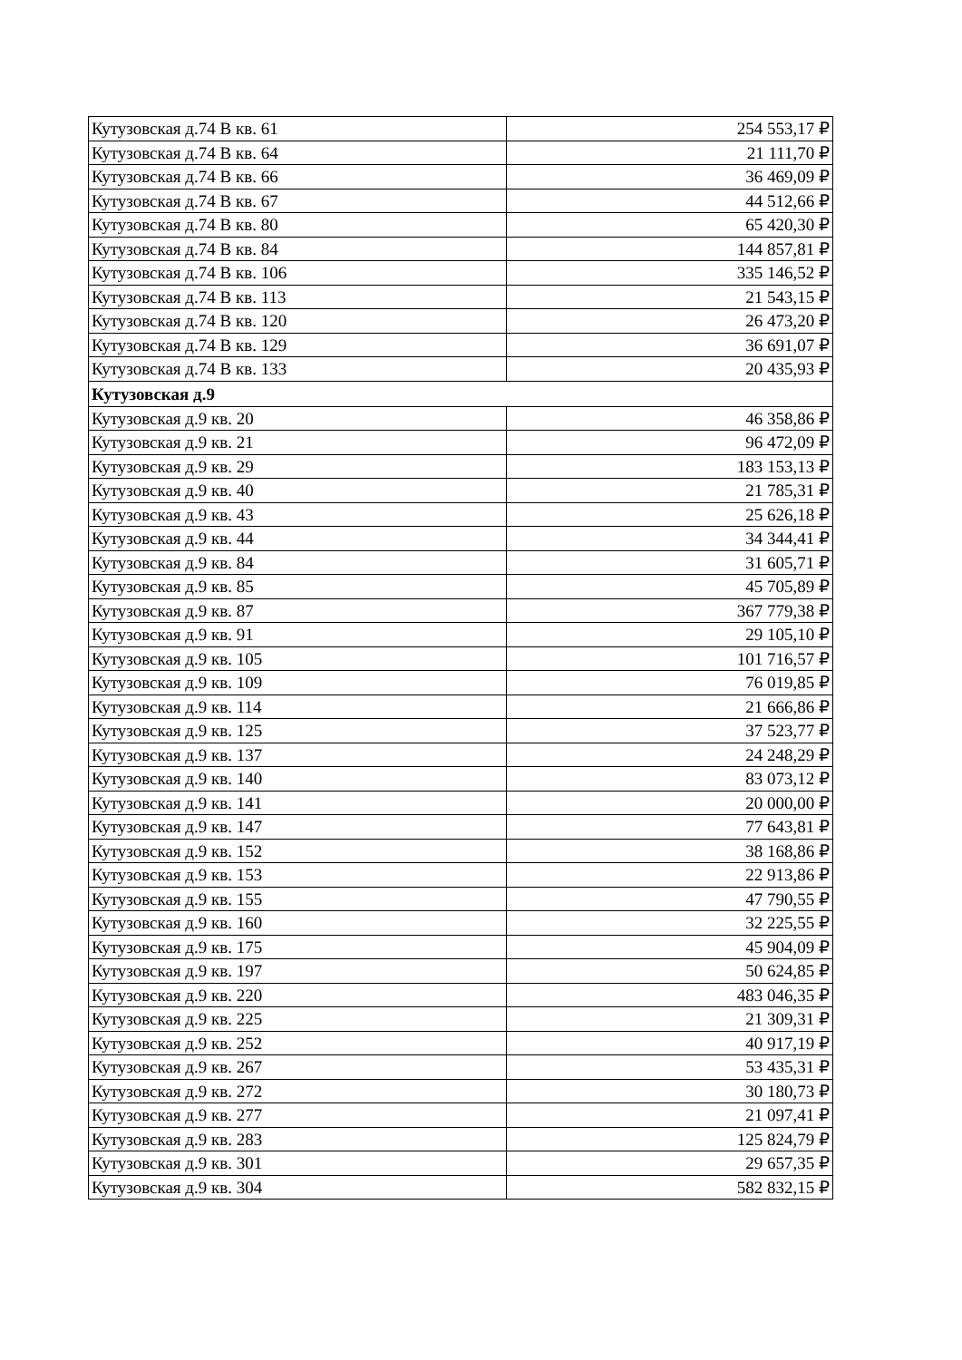| Кутузовская д.74 В кв. 61 | 254 553,17 ₽ |
| Кутузовская д.74 В кв. 64 | 21 111,70 ₽ |
| Кутузовская д.74 В кв. 66 | 36 469,09 ₽ |
| Кутузовская д.74 В кв. 67 | 44 512,66 ₽ |
| Кутузовская д.74 В кв. 80 | 65 420,30 ₽ |
| Кутузовская д.74 В кв. 84 | 144 857,81 ₽ |
| Кутузовская д.74 В кв. 106 | 335 146,52 ₽ |
| Кутузовская д.74 В кв. 113 | 21 543,15 ₽ |
| Кутузовская д.74 В кв. 120 | 26 473,20 ₽ |
| Кутузовская д.74 В кв. 129 | 36 691,07 ₽ |
| Кутузовская д.74 В кв. 133 | 20 435,93 ₽ |
| Кутузовская д.9 | |
| Кутузовская д.9 кв. 20 | 46 358,86 ₽ |
| Кутузовская д.9 кв. 21 | 96 472,09 ₽ |
| Кутузовская д.9 кв. 29 | 183 153,13 ₽ |
| Кутузовская д.9 кв. 40 | 21 785,31 ₽ |
| Кутузовская д.9 кв. 43 | 25 626,18 ₽ |
| Кутузовская д.9 кв. 44 | 34 344,41 ₽ |
| Кутузовская д.9 кв. 84 | 31 605,71 ₽ |
| Кутузовская д.9 кв. 85 | 45 705,89 ₽ |
| Кутузовская д.9 кв. 87 | 367 779,38 ₽ |
| Кутузовская д.9 кв. 91 | 29 105,10 ₽ |
| Кутузовская д.9 кв. 105 | 101 716,57 ₽ |
| Кутузовская д.9 кв. 109 | 76 019,85 ₽ |
| Кутузовская д.9 кв. 114 | 21 666,86 ₽ |
| Кутузовская д.9 кв. 125 | 37 523,77 ₽ |
| Кутузовская д.9 кв. 137 | 24 248,29 ₽ |
| Кутузовская д.9 кв. 140 | 83 073,12 ₽ |
| Кутузовская д.9 кв. 141 | 20 000,00 ₽ |
| Кутузовская д.9 кв. 147 | 77 643,81 ₽ |
| Кутузовская д.9 кв. 152 | 38 168,86 ₽ |
| Кутузовская д.9 кв. 153 | 22 913,86 ₽ |
| Кутузовская д.9 кв. 155 | 47 790,55 ₽ |
| Кутузовская д.9 кв. 160 | 32 225,55 ₽ |
| Кутузовская д.9 кв. 175 | 45 904,09 ₽ |
| Кутузовская д.9 кв. 197 | 50 624,85 ₽ |
| Кутузовская д.9 кв. 220 | 483 046,35 ₽ |
| Кутузовская д.9 кв. 225 | 21 309,31 ₽ |
| Кутузовская д.9 кв. 252 | 40 917,19 ₽ |
| Кутузовская д.9 кв. 267 | 53 435,31 ₽ |
| Кутузовская д.9 кв. 272 | 30 180,73 ₽ |
| Кутузовская д.9 кв. 277 | 21 097,41 ₽ |
| Кутузовская д.9 кв. 283 | 125 824,79 ₽ |
| Кутузовская д.9 кв. 301 | 29 657,35 ₽ |
| Кутузовская д.9 кв. 304 | 582 832,15 ₽ |